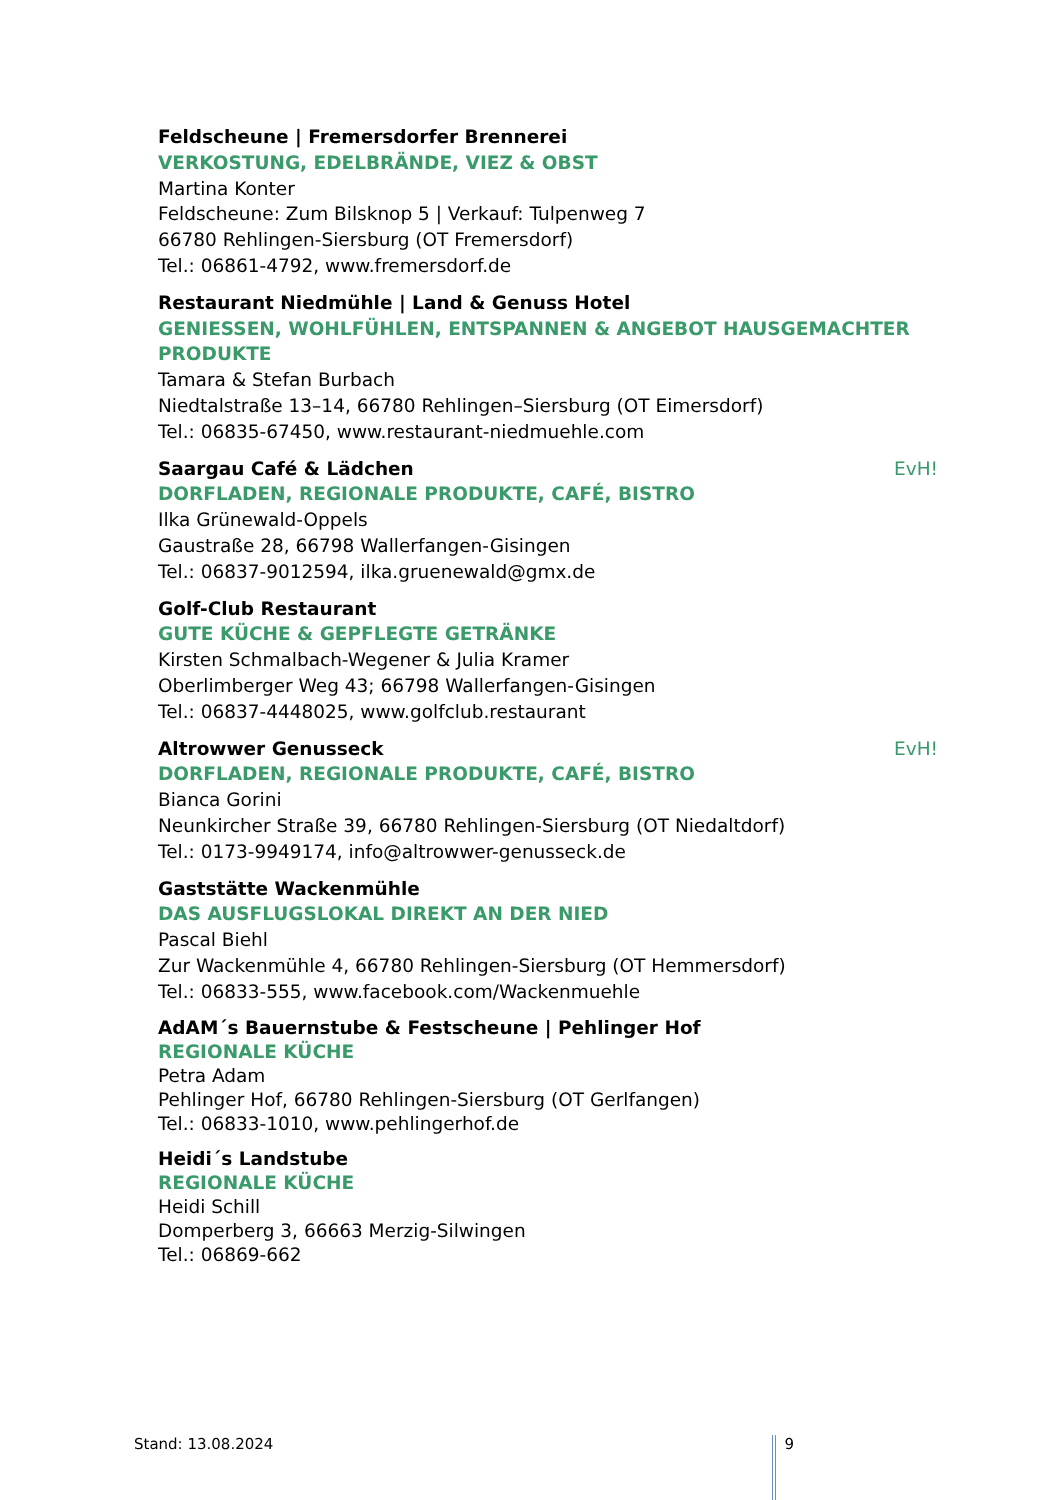Feldscheune | Fremersdorfer Brennerei
VERKOSTUNG, EDELBRÄNDE, VIEZ & OBST
Martina Konter
Feldscheune: Zum Bilsknop 5 | Verkauf: Tulpenweg 7
66780 Rehlingen-Siersburg (OT Fremersdorf)
Tel.: 06861-4792, www.fremersdorf.de
Restaurant Niedmühle | Land & Genuss Hotel
GENIESSEN, WOHLFÜHLEN, ENTSPANNEN & ANGEBOT HAUSGEMACHTER PRODUKTE
Tamara & Stefan Burbach
Niedtalstraße 13–14, 66780 Rehlingen–Siersburg (OT Eimersdorf)
Tel.: 06835-67450, www.restaurant-niedmuehle.com
Saargau Café & Lädchen EvH!
DORFLADEN, REGIONALE PRODUKTE, CAFÉ, BISTRO
Ilka Grünewald-Oppels
Gaustraße 28, 66798 Wallerfangen-Gisingen
Tel.: 06837-9012594, ilka.gruenewald@gmx.de
Golf-Club Restaurant
GUTE KÜCHE & GEPFLEGTE GETRÄNKE
Kirsten Schmalbach-Wegener & Julia Kramer
Oberlimberger Weg 43; 66798 Wallerfangen-Gisingen
Tel.: 06837-4448025, www.golfclub.restaurant
Altrowwer Genusseck EvH!
DORFLADEN, REGIONALE PRODUKTE, CAFÉ, BISTRO
Bianca Gorini
Neunkircher Straße 39, 66780 Rehlingen-Siersburg (OT Niedaltdorf)
Tel.: 0173-9949174, info@altrowwer-genusseck.de
Gaststätte Wackenmühle
DAS AUSFLUGSLOKAL DIREKT AN DER NIED
Pascal Biehl
Zur Wackenmühle 4, 66780 Rehlingen-Siersburg (OT Hemmersdorf)
Tel.: 06833-555, www.facebook.com/Wackenmuehle
AdAM´s Bauernstube & Festscheune | Pehlinger Hof
REGIONALE KÜCHE
Petra Adam
Pehlinger Hof, 66780 Rehlingen-Siersburg (OT Gerlfangen)
Tel.: 06833-1010, www.pehlingerhof.de
Heidi´s Landstube
REGIONALE KÜCHE
Heidi Schill
Domperberg 3, 66663 Merzig-Silwingen
Tel.: 06869-662
Stand: 13.08.2024 9